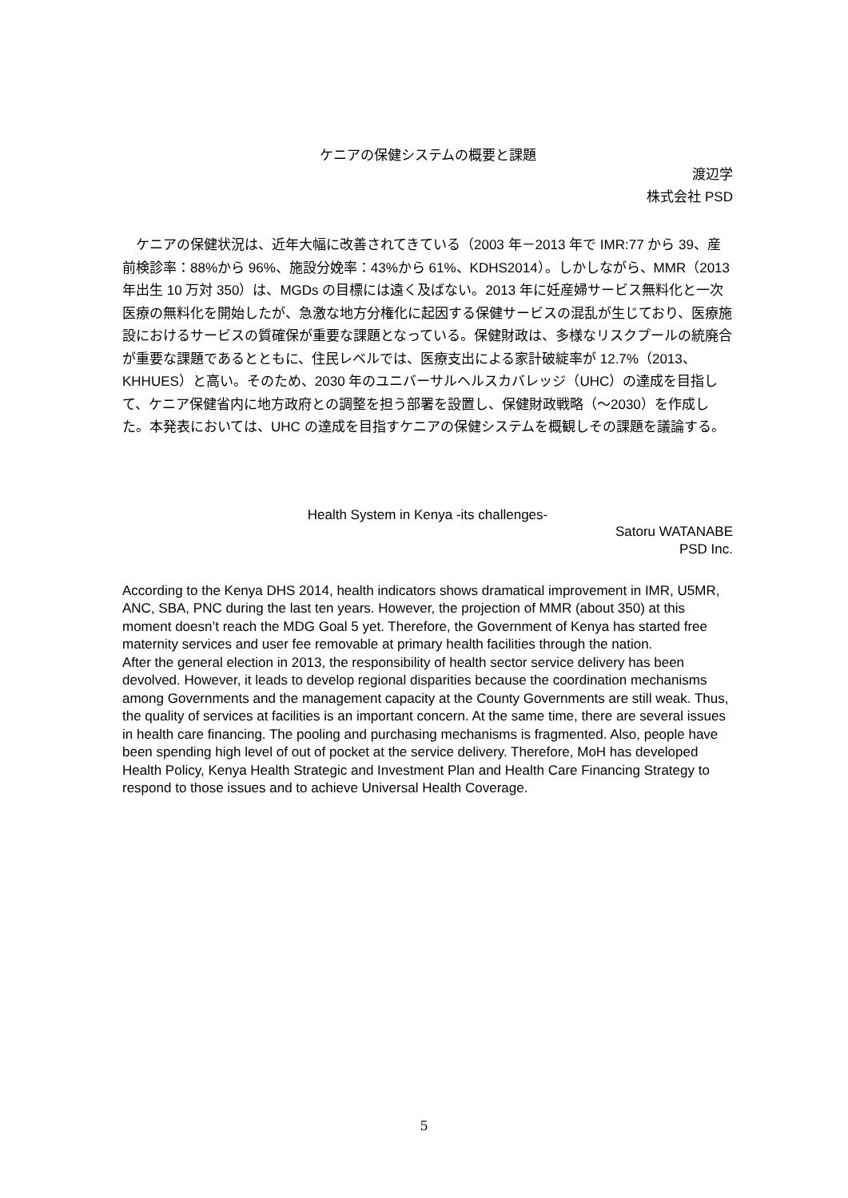ケニアの保健システムの概要と課題
渡辺学
株式会社 PSD
　ケニアの保健状況は、近年大幅に改善されてきている（2003 年－2013 年で IMR:77 から 39、産前検診率：88%から 96%、施設分娩率：43%から 61%、KDHS2014）。しかしながら、MMR（2013 年出生 10 万対 350）は、MGDs の目標には遠く及ばない。2013 年に妊産婦サービス無料化と一次医療の無料化を開始したが、急激な地方分権化に起因する保健サービスの混乱が生じており、医療施設におけるサービスの質確保が重要な課題となっている。保健財政は、多様なリスクプールの統廃合が重要な課題であるとともに、住民レベルでは、医療支出による家計破綻率が 12.7%（2013、KHHUES）と高い。そのため、2030 年のユニバーサルヘルスカバレッジ（UHC）の達成を目指して、ケニア保健省内に地方政府との調整を担う部署を設置し、保健財政戦略（～2030）を作成した。本発表においては、UHC の達成を目指すケニアの保健システムを概観しその課題を議論する。
Health System in Kenya -its challenges-
Satoru WATANABE
PSD Inc.
According to the Kenya DHS 2014, health indicators shows dramatical improvement in IMR, U5MR, ANC, SBA, PNC during the last ten years. However, the projection of MMR (about 350) at this moment doesn’t reach the MDG Goal 5 yet. Therefore, the Government of Kenya has started free maternity services and user fee removable at primary health facilities through the nation.
After the general election in 2013, the responsibility of health sector service delivery has been devolved. However, it leads to develop regional disparities because the coordination mechanisms among Governments and the management capacity at the County Governments are still weak. Thus, the quality of services at facilities is an important concern. At the same time, there are several issues in health care financing. The pooling and purchasing mechanisms is fragmented. Also, people have been spending high level of out of pocket at the service delivery. Therefore, MoH has developed Health Policy, Kenya Health Strategic and Investment Plan and Health Care Financing Strategy to respond to those issues and to achieve Universal Health Coverage.
5